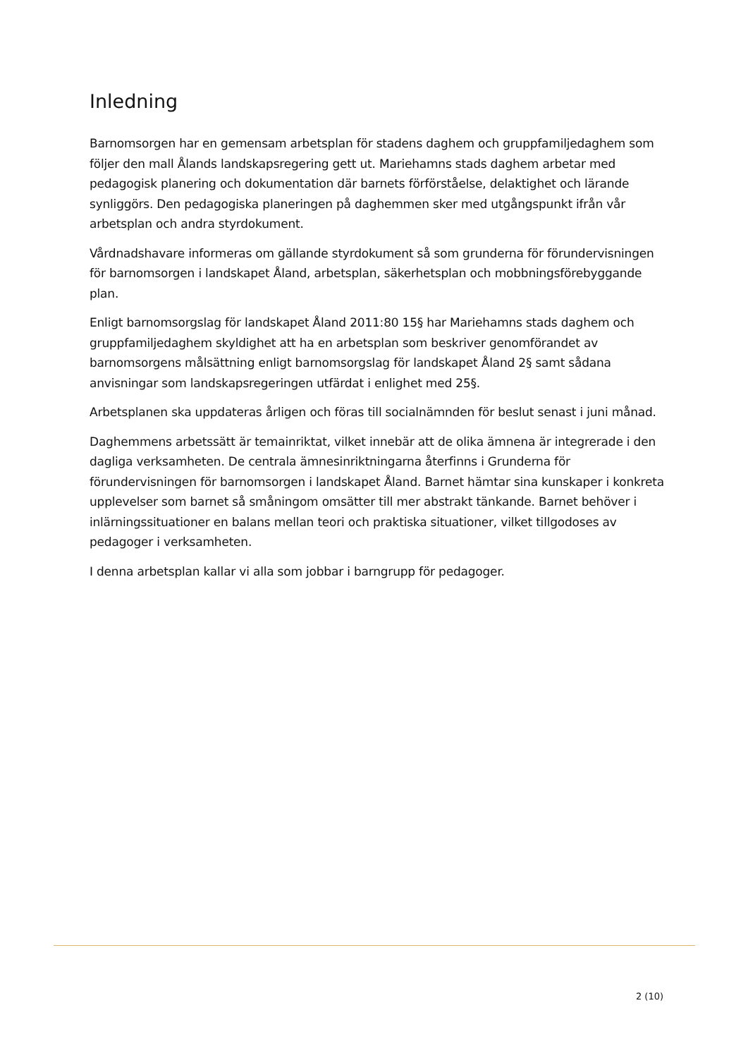Inledning
Barnomsorgen har en gemensam arbetsplan för stadens daghem och gruppfamiljedaghem som följer den mall Ålands landskapsregering gett ut. Mariehamns stads daghem arbetar med pedagogisk planering och dokumentation där barnets förförståelse, delaktighet och lärande synliggörs. Den pedagogiska planeringen på daghemmen sker med utgångspunkt ifrån vår arbetsplan och andra styrdokument.
Vårdnadshavare informeras om gällande styrdokument så som grunderna för förundervisningen för barnomsorgen i landskapet Åland, arbetsplan, säkerhetsplan och mobbningsförebyggande plan.
Enligt barnomsorgslag för landskapet Åland 2011:80 15§ har Mariehamns stads daghem och gruppfamiljedaghem skyldighet att ha en arbetsplan som beskriver genomförandet av barnomsorgens målsättning enligt barnomsorgslag för landskapet Åland 2§ samt sådana anvisningar som landskapsregeringen utfärdat i enlighet med 25§.
Arbetsplanen ska uppdateras årligen och föras till socialnämnden för beslut senast i juni månad.
Daghemmens arbetssätt är temainriktat, vilket innebär att de olika ämnena är integrerade i den dagliga verksamheten. De centrala ämnesinriktningarna återfinns i Grunderna för förundervisningen för barnomsorgen i landskapet Åland. Barnet hämtar sina kunskaper i konkreta upplevelser som barnet så småningom omsätter till mer abstrakt tänkande. Barnet behöver i inlärningssituationer en balans mellan teori och praktiska situationer, vilket tillgodoses av pedagoger i verksamheten.
I denna arbetsplan kallar vi alla som jobbar i barngrupp för pedagoger.
2 (10)